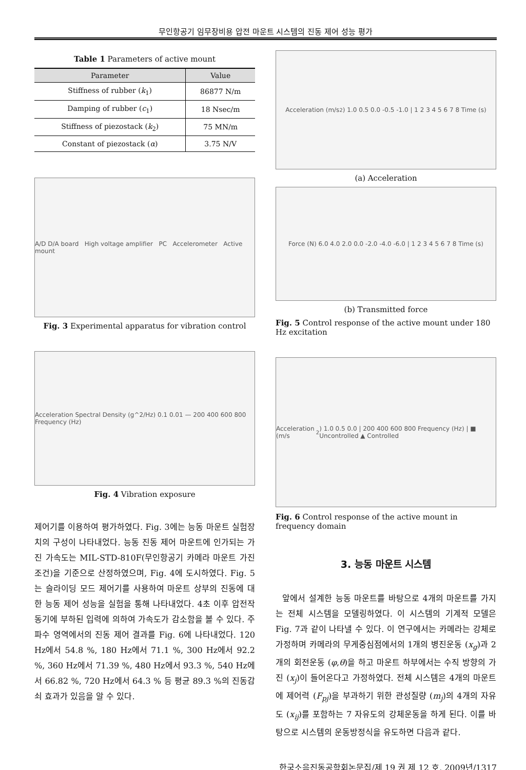무인항공기 임무장비용 압전 마운트 시스템의 진동 제어 성능 평가
Table 1 Parameters of active mount
| Parameter | Value |
| --- | --- |
| Stiffness of rubber ( k<sub>1</sub>) | 86877 N/m |
| Damping of rubber ( c<sub>1</sub>) | 18 Nsec/m |
| Stiffness of piezostack ( k<sub>2</sub>) | 75 MN/m |
| Constant of piezostack ( α ) | 3.75 N/V |
A/D D/A board High voltage amplifier PC Accelerometer Active mount
Fig. 3 Experimental apparatus for vibration control
Acceleration Spectral Density (g^2/Hz) 0.1 0.01 — 200 400 600 800 Frequency (Hz)
Fig. 4 Vibration exposure
제어기를 이용하여 평가하였다. Fig. 3에는 능동 마운트 실험장치의 구성이 나타내었다. 능동 진동 제어 마운트에 인가되는 가진 가속도는 MIL-STD-810F(무인항공기 카메라 마운트 가진 조건)을 기준으로 산정하였으며, Fig. 4에 도시하였다. Fig. 5는 슬라이딩 모드 제어기를 사용하여 마운트 상부의 진동에 대한 능동 제어 성능을 실험을 통해 나타내었다. 4초 이후 압전작동기에 부하된 입력에 의하여 가속도가 감소함을 볼 수 있다. 주파수 영역에서의 진동 제어 결과를 Fig. 6에 나타내었다. 120 Hz에서 54.8 %, 180 Hz에서 71.1 %, 300 Hz에서 92.2 %, 360 Hz에서 71.39 %, 480 Hz에서 93.3 %, 540 Hz에서 66.82 %, 720 Hz에서 64.3 % 등 평균 89.3 %의 진동감쇠 효과가 있음을 알 수 있다.
Acceleration (m/s<sup>2</sup>) 1.0 0.5 0.0 -0.5 -1.0 | 1 2 3 4 5 6 7 8 Time (s)
(a) Acceleration
Force (N) 6.0 4.0 2.0 0.0 -2.0 -4.0 -6.0 | 1 2 3 4 5 6 7 8 Time (s)
(b) Transmitted force
Fig. 5 Control response of the active mount under 180 Hz excitation
Acceleration (m/s<sup>2</sup>) 1.0 0.5 0.0 | 200 400 600 800 Frequency (Hz) | ■ Uncontrolled ▲ Controlled
Fig. 6 Control response of the active mount in frequency domain
3. 능동 마운트 시스템
앞에서 설계한 능동 마운트를 바탕으로 4개의 마운트를 가지는 전체 시스템을 모델링하였다. 이 시스템의 기계적 모델은 Fig. 7과 같이 나타낼 수 있다. 이 연구에서는 카메라는 강체로 가정하며 카메라의 무게중심점에서의 1개의 병진운동 (x<sub>g</sub>)과 2개의 회전운동 (φ,θ)을 하고 마운트 하부에서는 수직 방향의 가진 (x<sub>j</sub>)이 들어온다고 가정하였다. 전체 시스템은 4개의 마운트에 제어력 (F<sub>pj</sub>)을 부과하기 위한 관성질량 (m<sub>j</sub>)의 4개의 자유도 (x<sub>ij</sub>)를 포함하는 7 자유도의 강체운동을 하게 된다. 이를 바탕으로 시스템의 운동방정식을 유도하면 다음과 같다.
한국소음진동공학회논문집/제 19 권 제 12 호, 2009년/1317